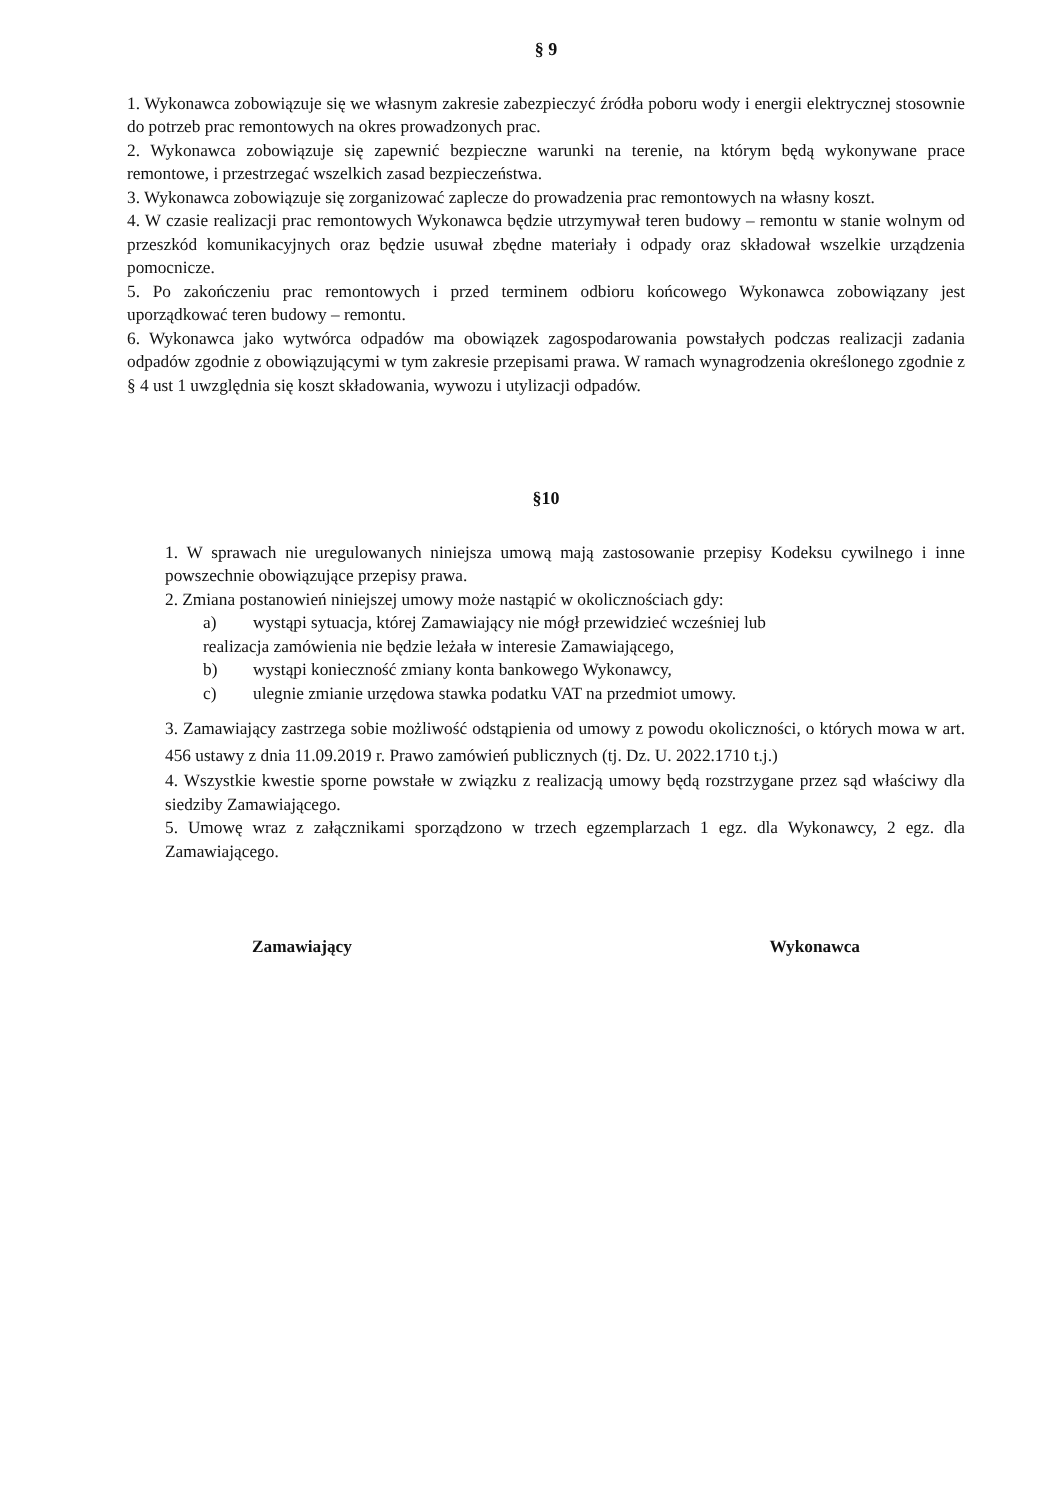§ 9
1. Wykonawca zobowiązuje się we własnym zakresie zabezpieczyć źródła poboru wody i energii elektrycznej stosownie do potrzeb prac remontowych na okres prowadzonych prac.
2. Wykonawca zobowiązuje się zapewnić bezpieczne warunki na terenie, na którym będą wykonywane prace remontowe, i przestrzegać wszelkich zasad bezpieczeństwa.
3. Wykonawca zobowiązuje się zorganizować zaplecze do prowadzenia prac remontowych na własny koszt.
4. W czasie realizacji prac remontowych Wykonawca będzie utrzymywał teren budowy – remontu w stanie wolnym od przeszkód komunikacyjnych oraz będzie usuwał zbędne materiały i odpady oraz składował wszelkie urządzenia pomocnicze.
5. Po zakończeniu prac remontowych i przed terminem odbioru końcowego Wykonawca zobowiązany jest uporządkować teren budowy – remontu.
6. Wykonawca jako wytwórca odpadów ma obowiązek zagospodarowania powstałych podczas realizacji zadania odpadów zgodnie z obowiązującymi w tym zakresie przepisami prawa. W ramach wynagrodzenia określonego zgodnie z § 4 ust 1 uwzględnia się koszt składowania, wywozu i utylizacji odpadów.
§10
1. W sprawach nie uregulowanych niniejsza umową mają zastosowanie przepisy Kodeksu cywilnego i inne powszechnie obowiązujące przepisy prawa.
2. Zmiana postanowień niniejszej umowy może nastąpić w okolicznościach gdy:
a) wystąpi sytuacja, której Zamawiający nie mógł przewidzieć wcześniej lub
realizacja zamówienia nie będzie leżała w interesie Zamawiającego,
b) wystąpi konieczność zmiany konta bankowego Wykonawcy,
c) ulegnie zmianie urzędowa stawka podatku VAT na przedmiot umowy.
3. Zamawiający zastrzega sobie możliwość odstąpienia od umowy z powodu okoliczności, o których mowa w art. 456 ustawy z dnia 11.09.2019 r. Prawo zamówień publicznych (tj. Dz. U. 2022.1710 t.j.)
4. Wszystkie kwestie sporne powstałe w związku z realizacją umowy będą rozstrzygane przez sąd właściwy dla siedziby Zamawiającego.
5. Umowę wraz z załącznikami sporządzono w trzech egzemplarzach 1 egz. dla Wykonawcy, 2 egz. dla Zamawiającego.
Zamawiający Wykonawca